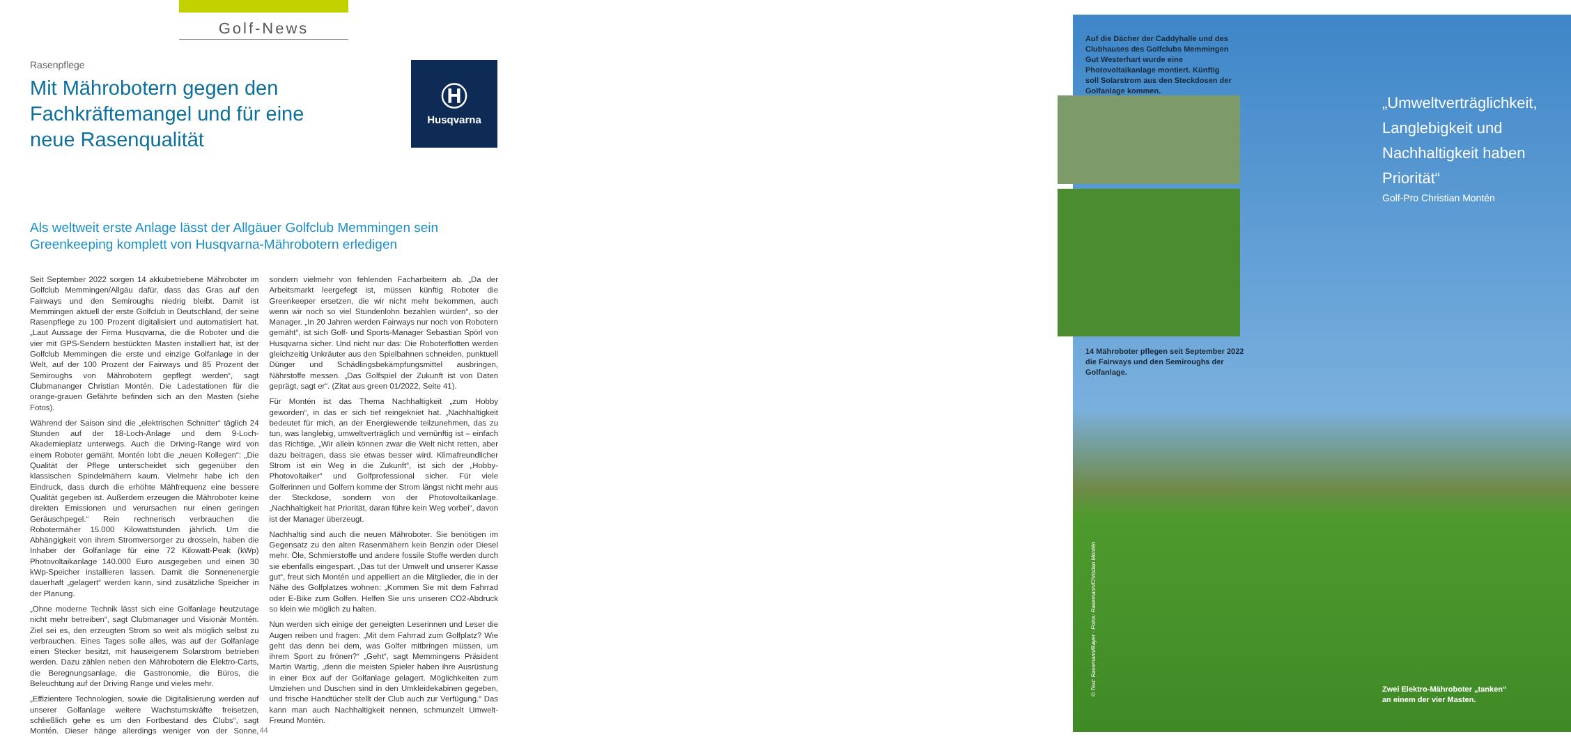Golf-News
Rasenpflege
Mit Mährobotern gegen den Fachkräftemangel und für eine neue Rasenqualität
Ⓗ
Husqvarna
Als weltweit erste Anlage lässt der Allgäuer Golfclub Memmingen sein Greenkeeping komplett von Husqvarna-Mährobotern erledigen
Seit September 2022 sorgen 14 akkubetriebene Mähroboter im Golfclub Memmingen/Allgäu dafür, dass das Gras auf den Fairways und den Semiroughs niedrig bleibt. Damit ist Memmingen aktuell der erste Golfclub in Deutschland, der seine Rasenpflege zu 100 Prozent digitalisiert und automatisiert hat. „Laut Aussage der Firma Husqvarna, die die Roboter und die vier mit GPS-Sendern bestückten Masten installiert hat, ist der Golfclub Memmingen die erste und einzige Golfanlage in der Welt, auf der 100 Prozent der Fairways und 85 Prozent der Semiroughs von Mährobotern gepflegt werden“, sagt Clubmananger Christian Montén. Die Ladestationen für die orange-grauen Gefährte befinden sich an den Masten (siehe Fotos).
Während der Saison sind die „elektrischen Schnitter“ täglich 24 Stunden auf der 18-Loch-Anlage und dem 9-Loch-Akademieplatz unterwegs. Auch die Driving-Range wird von einem Roboter gemäht. Montén lobt die „neuen Kollegen“: „Die Qualität der Pflege unterscheidet sich gegenüber den klassischen Spindelmähern kaum. Vielmehr habe ich den Eindruck, dass durch die erhöhte Mähfrequenz eine bessere Qualität gegeben ist. Außerdem erzeugen die Mähroboter keine direkten Emissionen und verursachen nur einen geringen Geräuschpegel.“ Rein rechnerisch verbrauchen die Robotermäher 15.000 Kilowattstunden jährlich. Um die Abhängigkeit von ihrem Stromversorger zu drosseln, haben die Inhaber der Golfanlage für eine 72 Kilowatt-Peak (kWp) Photovoltaikanlage 140.000 Euro ausgegeben und einen 30 kWp-Speicher installieren lassen. Damit die Sonnenenergie dauerhaft „gelagert“ werden kann, sind zusätzliche Speicher in der Planung.
„Ohne moderne Technik lässt sich eine Golfanlage heutzutage nicht mehr betreiben“, sagt Clubmanager und Visionär Montén. Ziel sei es, den erzeugten Strom so weit als möglich selbst zu verbrauchen. Eines Tages solle alles, was auf der Golfanlage einen Stecker besitzt, mit hauseigenem Solarstrom betrieben werden. Dazu zählen neben den Mährobotern die Elektro-Carts, die Beregnungsanlage, die Gastronomie, die Büros, die Beleuchtung auf der Driving Range und vieles mehr.
„Effizientere Technologien, sowie die Digitalisierung werden auf unserer Golfanlage weitere Wachstumskräfte freisetzen, schließlich gehe es um den Fortbestand des Clubs“, sagt Montén. Dieser hänge allerdings weniger von der Sonne, sondern vielmehr von fehlenden Facharbeitern ab. „Da der Arbeitsmarkt leergefegt ist, müssen künftig Roboter die Greenkeeper ersetzen, die wir nicht mehr bekommen, auch wenn wir noch so viel Stundenlohn bezahlen würden“, so der Manager. „In 20 Jahren werden Fairways nur noch von Robotern gemäht“, ist sich Golf- und Sports-Manager Sebastian Spörl von Husqvarna sicher. Und nicht nur das: Die Roboterflotten werden gleichzeitig Unkräuter aus den Spielbahnen schneiden, punktuell Dünger und Schädlingsbekämpfungsmittel ausbringen, Nährstoffe messen. „Das Golfspiel der Zukunft ist von Daten geprägt, sagt er“. (Zitat aus green 01/2022, Seite 41).
Für Montén ist das Thema Nachhaltigkeit „zum Hobby geworden“, in das er sich tief reingekniet hat. „Nachhaltigkeit bedeutet für mich, an der Energiewende teilzunehmen, das zu tun, was langlebig, umweltverträglich und vernünftig ist – einfach das Richtige. „Wir allein können zwar die Welt nicht retten, aber dazu beitragen, dass sie etwas besser wird. Klimafreundlicher Strom ist ein Weg in die Zukunft“, ist sich der „Hobby-Photovoltaiker“ und Golfprofessional sicher. Für viele Golferinnen und Golfern komme der Strom längst nicht mehr aus der Steckdose, sondern von der Photovoltaikanlage. „Nachhaltigkeit hat Priorität, daran führe kein Weg vorbei“, davon ist der Manager überzeugt.
Nachhaltig sind auch die neuen Mähroboter. Sie benötigen im Gegensatz zu den alten Rasenmähern kein Benzin oder Diesel mehr. Öle, Schmierstoffe und andere fossile Stoffe werden durch sie ebenfalls eingespart. „Das tut der Umwelt und unserer Kasse gut“, freut sich Montén und appelliert an die Mitglieder, die in der Nähe des Golfplatzes wohnen: „Kommen Sie mit dem Fahrrad oder E-Bike zum Golfen. Helfen Sie uns unseren CO2-Abdruck so klein wie möglich zu halten.
Nun werden sich einige der geneigten Leserinnen und Leser die Augen reiben und fragen: „Mit dem Fahrrad zum Golfplatz? Wie geht das denn bei dem, was Golfer mitbringen müssen, um ihrem Sport zu frönen?“ „Geht“, sagt Memmingens Präsident Martin Wartig, „denn die meisten Spieler haben ihre Ausrüstung in einer Box auf der Golfanlage gelagert. Möglichkeiten zum Umziehen und Duschen sind in den Umkleidekabinen gegeben, und frische Handtücher stellt der Club auch zur Verfügung.“ Das kann man auch Nachhaltigkeit nennen, schmunzelt Umwelt-Freund Montén.
44
Auf die Dächer der Caddyhalle und des Clubhauses des Golfclubs Memmingen Gut Westerhart wurde eine Photovoltaikanlage montiert. Künftig soll Solarstrom aus den Steckdosen der Golfanlage kommen.
14 Mähroboter pflegen seit September 2022 die Fairways und den Semiroughs der Golfanlage.
„Umweltverträglichkeit, Langlebigkeit und Nachhaltigkeit haben Priorität“Golf-Pro Christian Montén
© Text: Rasemann/Bayer · Fotos: Rasemann/Christian Montén
Zwei Elektro-Mähroboter „tanken“ an einem der vier Masten.